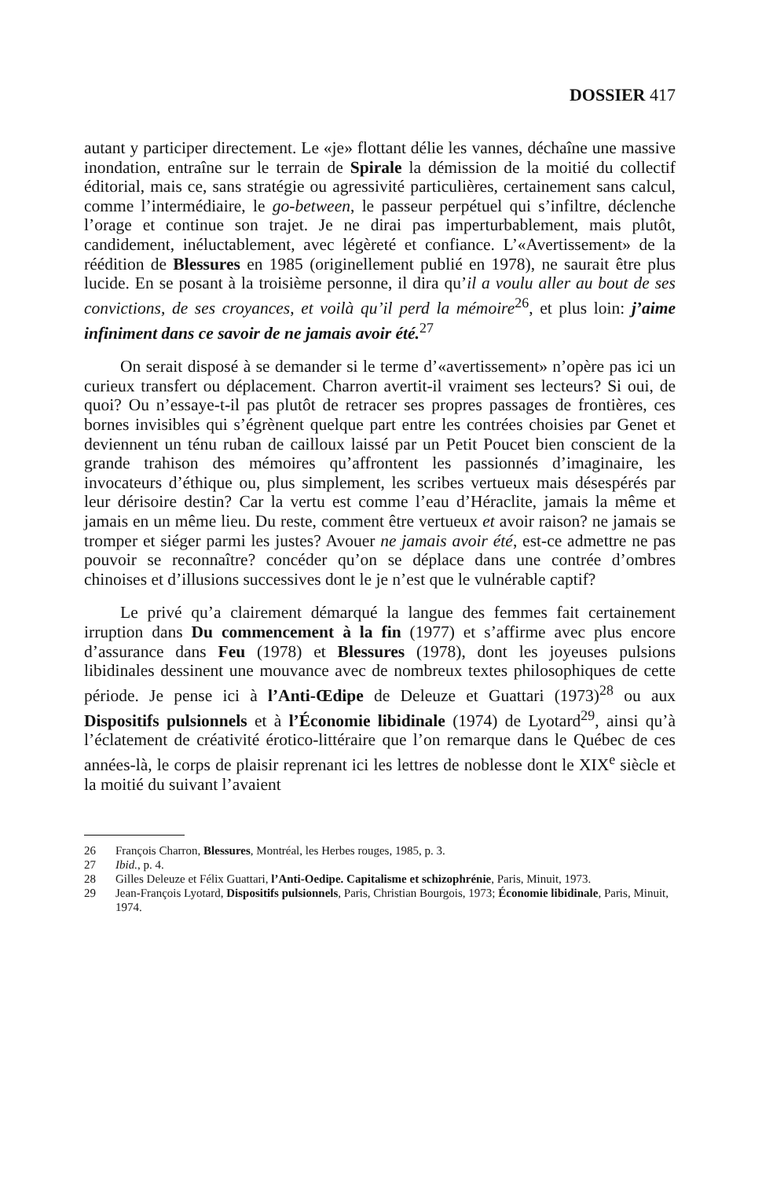DOSSIER 417
autant y participer directement. Le «je» flottant délie les vannes, déchaîne une massive inondation, entraîne sur le terrain de Spirale la démission de la moitié du collectif éditorial, mais ce, sans stratégie ou agressivité particulières, certainement sans calcul, comme l’intermédiaire, le go-between, le passeur perpétuel qui s’infiltre, déclenche l’orage et continue son trajet. Je ne dirai pas imperturbablement, mais plutôt, candidement, inéluctablement, avec légèreté et confiance. L’«Avertissement» de la réédition de Blessures en 1985 (originellement publié en 1978), ne saurait être plus lucide. En se posant à la troisième personne, il dira qu’il a voulu aller au bout de ses convictions, de ses croyances, et voilà qu’il perd la mémoire<sup>26</sup>, et plus loin: j’aime infiniment dans ce savoir de ne jamais avoir été.<sup>27</sup>
On serait disposé à se demander si le terme d’«avertissement» n’opère pas ici un curieux transfert ou déplacement. Charron avertit-il vraiment ses lecteurs? Si oui, de quoi? Ou n’essaye-t-il pas plutôt de retracer ses propres passages de frontières, ces bornes invisibles qui s’égrènent quelque part entre les contrées choisies par Genet et deviennent un ténu ruban de cailloux laissé par un Petit Poucet bien conscient de la grande trahison des mémoires qu’affrontent les passionnés d’imaginaire, les invocateurs d’éthique ou, plus simplement, les scribes vertueux mais désespérés par leur dérisoire destin? Car la vertu est comme l’eau d’Héraclite, jamais la même et jamais en un même lieu. Du reste, comment être vertueux et avoir raison? ne jamais se tromper et siéger parmi les justes? Avouer ne jamais avoir été, est-ce admettre ne pas pouvoir se reconnaître? concéder qu’on se déplace dans une contrée d’ombres chinoises et d’illusions successives dont le je n’est que le vulnérable captif?
Le privé qu’a clairement démarqué la langue des femmes fait certainement irruption dans Du commencement à la fin (1977) et s’affirme avec plus encore d’assurance dans Feu (1978) et Blessures (1978), dont les joyeuses pulsions libidinales dessinent une mouvance avec de nombreux textes philosophiques de cette période. Je pense ici à l’Anti-Œdipe de Deleuze et Guattari (1973)<sup>28</sup> ou aux Dispositifs pulsionnels et à l’Économie libidinale (1974) de Lyotard<sup>29</sup>, ainsi qu’à l’éclatement de créativité érotico-littéraire que l’on remarque dans le Québec de ces années-là, le corps de plaisir reprenant ici les lettres de noblesse dont le XIX<sup>e</sup> siècle et la moitié du suivant l’avaient
26 François Charron, Blessures, Montréal, les Herbes rouges, 1985, p. 3.
27 Ibid., p. 4.
28 Gilles Deleuze et Félix Guattari, l’Anti-Oedipe. Capitalisme et schizophrénie, Paris, Minuit, 1973.
29 Jean-François Lyotard, Dispositifs pulsionnels, Paris, Christian Bourgois, 1973; Économie libidinale, Paris, Minuit, 1974.